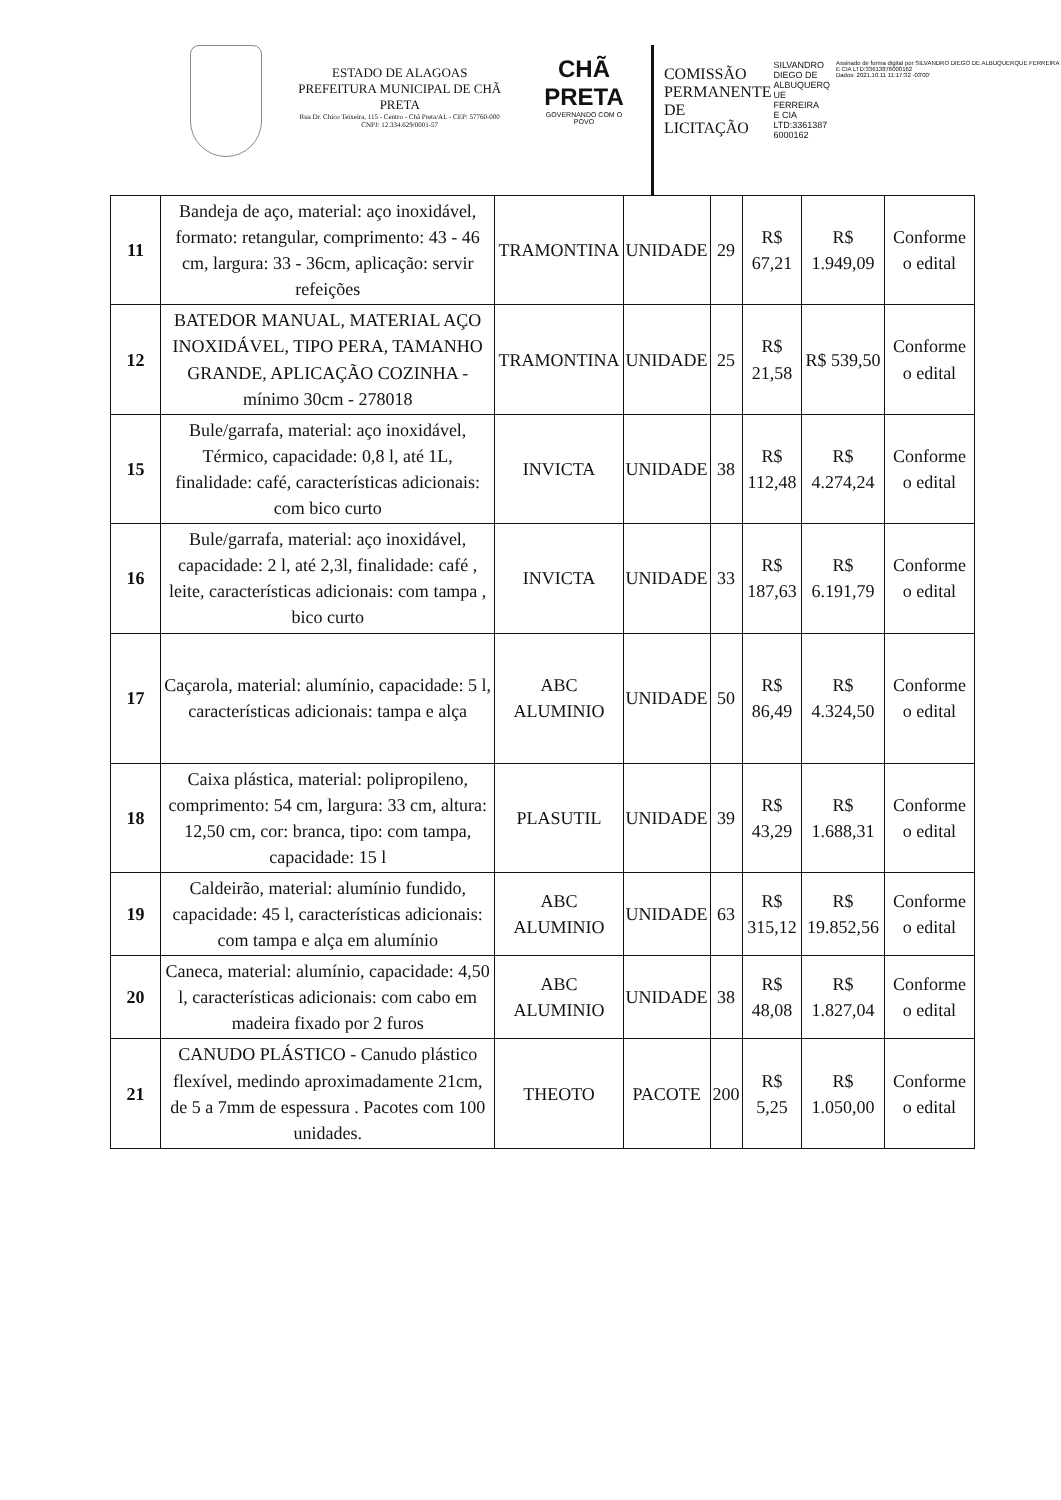ESTADO DE ALAGOAS
PREFEITURA MUNICIPAL DE CHÃ PRETA
Rua Dr. Chico Teixeira, 115 - Centro - Chã Preta/AL - CEP: 57760-000
CNPJ: 12.334.629/0001-57
CHÃ PRETA
GOVERNANDO COM O POVO
COMISSÃO PERMANENTE DE LICITAÇÃO
SILVANDRO
DIEGO DE
ALBUQUERQ
UE FERREIRA
E CIA
LTD:3361387
6000162
Assinado de forma digital por SILVANDRO DIEGO DE ALBUQUERQUE FERREIRA E CIA LTD:33613876000162
Dados: 2021.10.11 11:17:32 -03'00'
| 11 | Bandeja de aço, material: aço inoxidável, formato: retangular, comprimento: 43 - 46 cm, largura: 33 - 36cm, aplicação: servir refeições | TRAMONTINA | UNIDADE | 29 | R$ 67,21 | R$ 1.949,09 | Conforme o edital |
| 12 | BATEDOR MANUAL, MATERIAL AÇO INOXIDÁVEL, TIPO PERA, TAMANHO GRANDE, APLICAÇÃO COZINHA - mínimo 30cm - 278018 | TRAMONTINA | UNIDADE | 25 | R$ 21,58 | R$ 539,50 | Conforme o edital |
| 15 | Bule/garrafa, material: aço inoxidável, Térmico, capacidade: 0,8 l, até 1L, finalidade: café, características adicionais: com bico curto | INVICTA | UNIDADE | 38 | R$ 112,48 | R$ 4.274,24 | Conforme o edital |
| 16 | Bule/garrafa, material: aço inoxidável, capacidade: 2 l, até 2,3l, finalidade: café , leite, características adicionais: com tampa , bico curto | INVICTA | UNIDADE | 33 | R$ 187,63 | R$ 6.191,79 | Conforme o edital |
| 17 | Caçarola, material: alumínio, capacidade: 5 l, características adicionais: tampa e alça | ABC ALUMINIO | UNIDADE | 50 | R$ 86,49 | R$ 4.324,50 | Conforme o edital |
| 18 | Caixa plástica, material: polipropileno, comprimento: 54 cm, largura: 33 cm, altura: 12,50 cm, cor: branca, tipo: com tampa, capacidade: 15 l | PLASUTIL | UNIDADE | 39 | R$ 43,29 | R$ 1.688,31 | Conforme o edital |
| 19 | Caldeirão, material: alumínio fundido, capacidade: 45 l, características adicionais: com tampa e alça em alumínio | ABC ALUMINIO | UNIDADE | 63 | R$ 315,12 | R$ 19.852,56 | Conforme o edital |
| 20 | Caneca, material: alumínio, capacidade: 4,50 l, características adicionais: com cabo em madeira fixado por 2 furos | ABC ALUMINIO | UNIDADE | 38 | R$ 48,08 | R$ 1.827,04 | Conforme o edital |
| 21 | CANUDO PLÁSTICO - Canudo plástico flexível, medindo aproximadamente 21cm, de 5 a 7mm de espessura . Pacotes com 100 unidades. | THEOTO | PACOTE | 200 | R$ 5,25 | R$ 1.050,00 | Conforme o edital |